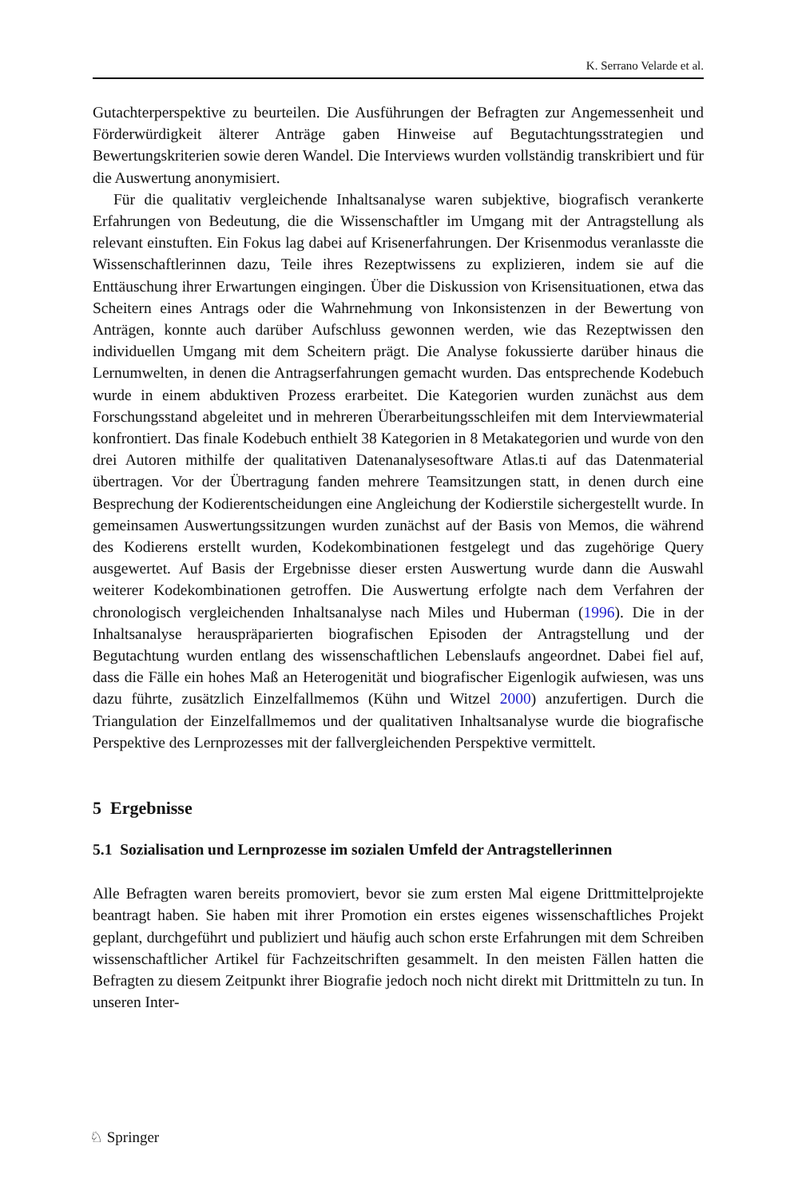K. Serrano Velarde et al.
Gutachterperspektive zu beurteilen. Die Ausführungen der Befragten zur Angemessenheit und Förderwürdigkeit älterer Anträge gaben Hinweise auf Begutachtungsstrategien und Bewertungskriterien sowie deren Wandel. Die Interviews wurden vollständig transkribiert und für die Auswertung anonymisiert.
Für die qualitativ vergleichende Inhaltsanalyse waren subjektive, biografisch verankerte Erfahrungen von Bedeutung, die die Wissenschaftler im Umgang mit der Antragstellung als relevant einstuften. Ein Fokus lag dabei auf Krisenerfahrungen. Der Krisenmodus veranlasste die Wissenschaftlerinnen dazu, Teile ihres Rezeptwissens zu explizieren, indem sie auf die Enttäuschung ihrer Erwartungen eingingen. Über die Diskussion von Krisensituationen, etwa das Scheitern eines Antrags oder die Wahrnehmung von Inkonsistenzen in der Bewertung von Anträgen, konnte auch darüber Aufschluss gewonnen werden, wie das Rezeptwissen den individuellen Umgang mit dem Scheitern prägt. Die Analyse fokussierte darüber hinaus die Lernumwelten, in denen die Antragserfahrungen gemacht wurden. Das entsprechende Kodebuch wurde in einem abduktiven Prozess erarbeitet. Die Kategorien wurden zunächst aus dem Forschungsstand abgeleitet und in mehreren Überarbeitungsschleifen mit dem Interviewmaterial konfrontiert. Das finale Kodebuch enthielt 38 Kategorien in 8 Metakategorien und wurde von den drei Autoren mithilfe der qualitativen Datenanalysesoftware Atlas.ti auf das Datenmaterial übertragen. Vor der Übertragung fanden mehrere Teamsitzungen statt, in denen durch eine Besprechung der Kodierentscheidungen eine Angleichung der Kodierstile sichergestellt wurde. In gemeinsamen Auswertungssitzungen wurden zunächst auf der Basis von Memos, die während des Kodierens erstellt wurden, Kodekombinationen festgelegt und das zugehörige Query ausgewertet. Auf Basis der Ergebnisse dieser ersten Auswertung wurde dann die Auswahl weiterer Kodekombinationen getroffen. Die Auswertung erfolgte nach dem Verfahren der chronologisch vergleichenden Inhaltsanalyse nach Miles und Huberman (1996). Die in der Inhaltsanalyse herauspräparierten biografischen Episoden der Antragstellung und der Begutachtung wurden entlang des wissenschaftlichen Lebenslaufs angeordnet. Dabei fiel auf, dass die Fälle ein hohes Maß an Heterogenität und biografischer Eigenlogik aufwiesen, was uns dazu führte, zusätzlich Einzelfallmemos (Kühn und Witzel 2000) anzufertigen. Durch die Triangulation der Einzelfallmemos und der qualitativen Inhaltsanalyse wurde die biografische Perspektive des Lernprozesses mit der fallvergleichenden Perspektive vermittelt.
5 Ergebnisse
5.1 Sozialisation und Lernprozesse im sozialen Umfeld der Antragstellerinnen
Alle Befragten waren bereits promoviert, bevor sie zum ersten Mal eigene Drittmittelprojekte beantragt haben. Sie haben mit ihrer Promotion ein erstes eigenes wissenschaftliches Projekt geplant, durchgeführt und publiziert und häufig auch schon erste Erfahrungen mit dem Schreiben wissenschaftlicher Artikel für Fachzeitschriften gesammelt. In den meisten Fällen hatten die Befragten zu diesem Zeitpunkt ihrer Biografie jedoch noch nicht direkt mit Drittmitteln zu tun. In unseren Inter-
♘ Springer